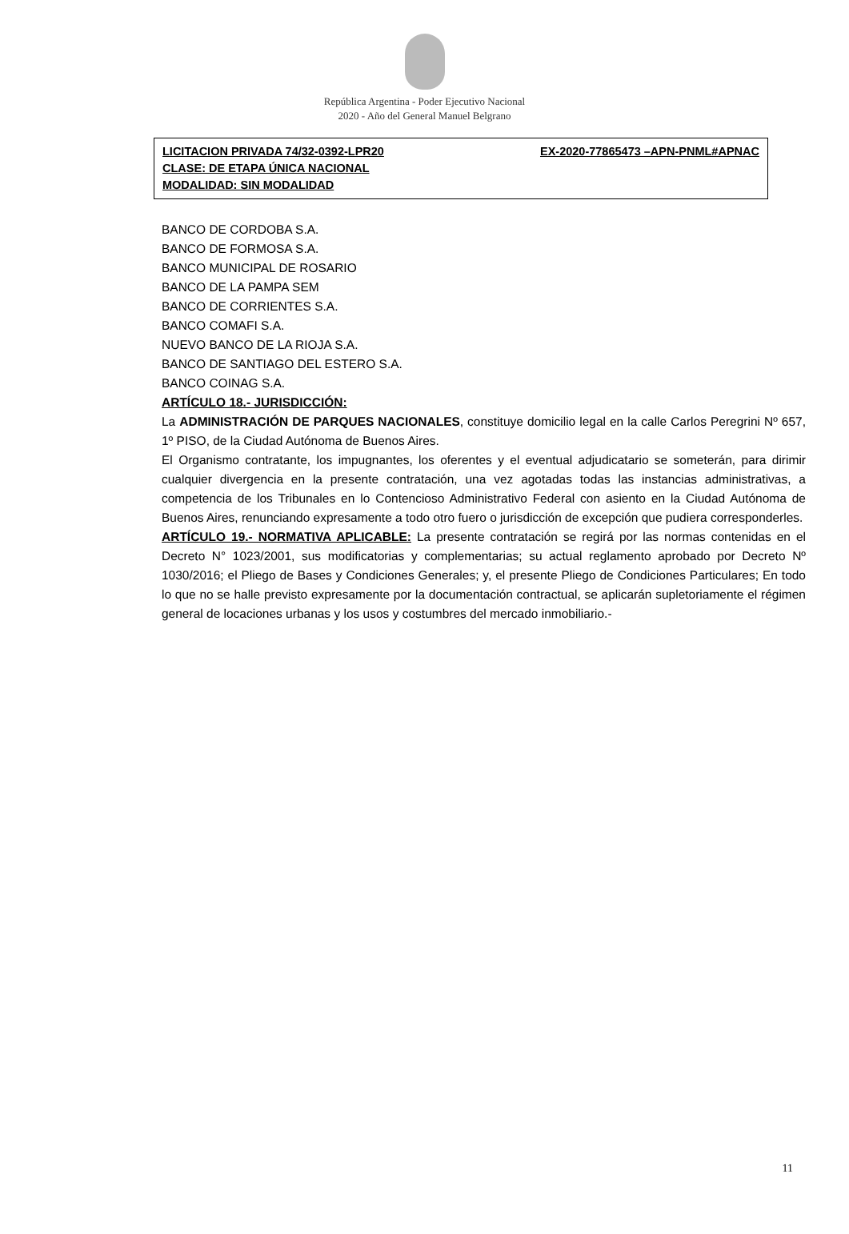República Argentina - Poder Ejecutivo Nacional
2020 - Año del General Manuel Belgrano
LICITACION PRIVADA 74/32-0392-LPR20 EX-2020-77865473 –APN-PNML#APNAC
CLASE: DE ETAPA ÚNICA NACIONAL
MODALIDAD: SIN MODALIDAD
BANCO DE CORDOBA S.A.
BANCO DE FORMOSA S.A.
BANCO MUNICIPAL DE ROSARIO
BANCO DE LA PAMPA SEM
BANCO DE CORRIENTES S.A.
BANCO COMAFI S.A.
NUEVO BANCO DE LA RIOJA S.A.
BANCO DE SANTIAGO DEL ESTERO S.A.
BANCO COINAG S.A.
ARTÍCULO 18.- JURISDICCIÓN:
La ADMINISTRACIÓN DE PARQUES NACIONALES, constituye domicilio legal en la calle Carlos Peregrini Nº 657, 1º PISO, de la Ciudad Autónoma de Buenos Aires.
El Organismo contratante, los impugnantes, los oferentes y el eventual adjudicatario se someterán, para dirimir cualquier divergencia en la presente contratación, una vez agotadas todas las instancias administrativas, a competencia de los Tribunales en lo Contencioso Administrativo Federal con asiento en la Ciudad Autónoma de Buenos Aires, renunciando expresamente a todo otro fuero o jurisdicción de excepción que pudiera corresponderles.
ARTÍCULO 19.- NORMATIVA APLICABLE: La presente contratación se regirá por las normas contenidas en el Decreto N° 1023/2001, sus modificatorias y complementarias; su actual reglamento aprobado por Decreto Nº 1030/2016; el Pliego de Bases y Condiciones Generales; y, el presente Pliego de Condiciones Particulares; En todo lo que no se halle previsto expresamente por la documentación contractual, se aplicarán supletoriamente el régimen general de locaciones urbanas y los usos y costumbres del mercado inmobiliario.-
11